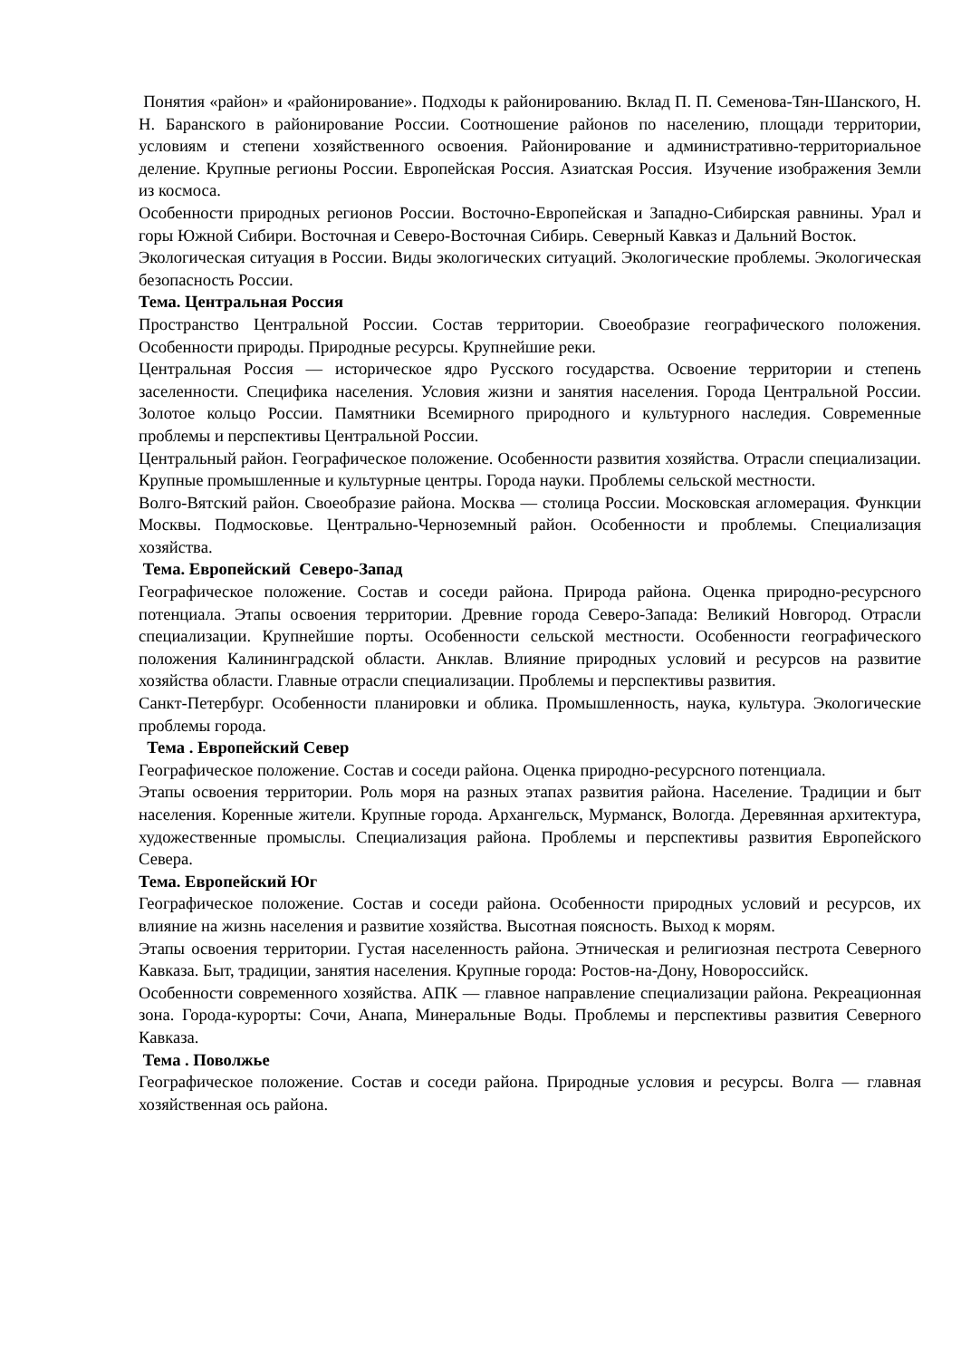Понятия «район» и «районирование». Подходы к районированию. Вклад П. П. Семенова-Тян-Шанского, Н. Н. Баранского в районирование России. Соотношение районов по населению, площади территории, условиям и степени хозяйственного освоения. Районирование и административно-территориальное деление. Крупные регионы России. Европейская Россия. Азиатская Россия. Изучение изображения Земли из космоса.
Особенности природных регионов России. Восточно-Европейская и Западно-Сибирская равнины. Урал и горы Южной Сибири. Восточная и Северо-Восточная Сибирь. Северный Кавказ и Дальний Восток.
Экологическая ситуация в России. Виды экологических ситуаций. Экологические проблемы. Экологическая безопасность России.
Тема. Центральная Россия
Пространство Центральной России. Состав территории. Своеобразие географического положения. Особенности природы. Природные ресурсы. Крупнейшие реки.
Центральная Россия — историческое ядро Русского государства. Освоение территории и степень заселенности. Специфика населения. Условия жизни и занятия населения. Города Центральной России. Золотое кольцо России. Памятники Всемирного природного и культурного наследия. Современные проблемы и перспективы Центральной России.
Центральный район. Географическое положение. Особенности развития хозяйства. Отрасли специализации. Крупные промышленные и культурные центры. Города науки. Проблемы сельской местности.
Волго-Вятский район. Своеобразие района. Москва — столица России. Московская агломерация. Функции Москвы. Подмосковье. Центрально-Черноземный район. Особенности и проблемы. Специализация хозяйства.
Тема. Европейский Северо-Запад
Географическое положение. Состав и соседи района. Природа района. Оценка природно-ресурсного потенциала. Этапы освоения территории. Древние города Северо-Запада: Великий Новгород. Отрасли специализации. Крупнейшие порты. Особенности сельской местности. Особенности географического положения Калининградской области. Анклав. Влияние природных условий и ресурсов на развитие хозяйства области. Главные отрасли специализации. Проблемы и перспективы развития.
Санкт-Петербург. Особенности планировки и облика. Промышленность, наука, культура. Экологические проблемы города.
Тема . Европейский Север
Географическое положение. Состав и соседи района. Оценка природно-ресурсного потенциала.
Этапы освоения территории. Роль моря на разных этапах развития района. Население. Традиции и быт населения. Коренные жители. Крупные города. Архангельск, Мурманск, Вологда. Деревянная архитектура, художественные промыслы. Специализация района. Проблемы и перспективы развития Европейского Севера.
Тема. Европейский Юг
Географическое положение. Состав и соседи района. Особенности природных условий и ресурсов, их влияние на жизнь населения и развитие хозяйства. Высотная поясность. Выход к морям.
Этапы освоения территории. Густая населенность района. Этническая и религиозная пестрота Северного Кавказа. Быт, традиции, занятия населения. Крупные города: Ростов-на-Дону, Новороссийск.
Особенности современного хозяйства. АПК — главное направление специализации района. Рекреационная зона. Города-курорты: Сочи, Анапа, Минеральные Воды. Проблемы и перспективы развития Северного Кавказа.
Тема . Поволжье
Географическое положение. Состав и соседи района. Природные условия и ресурсы. Волга — главная хозяйственная ось района.